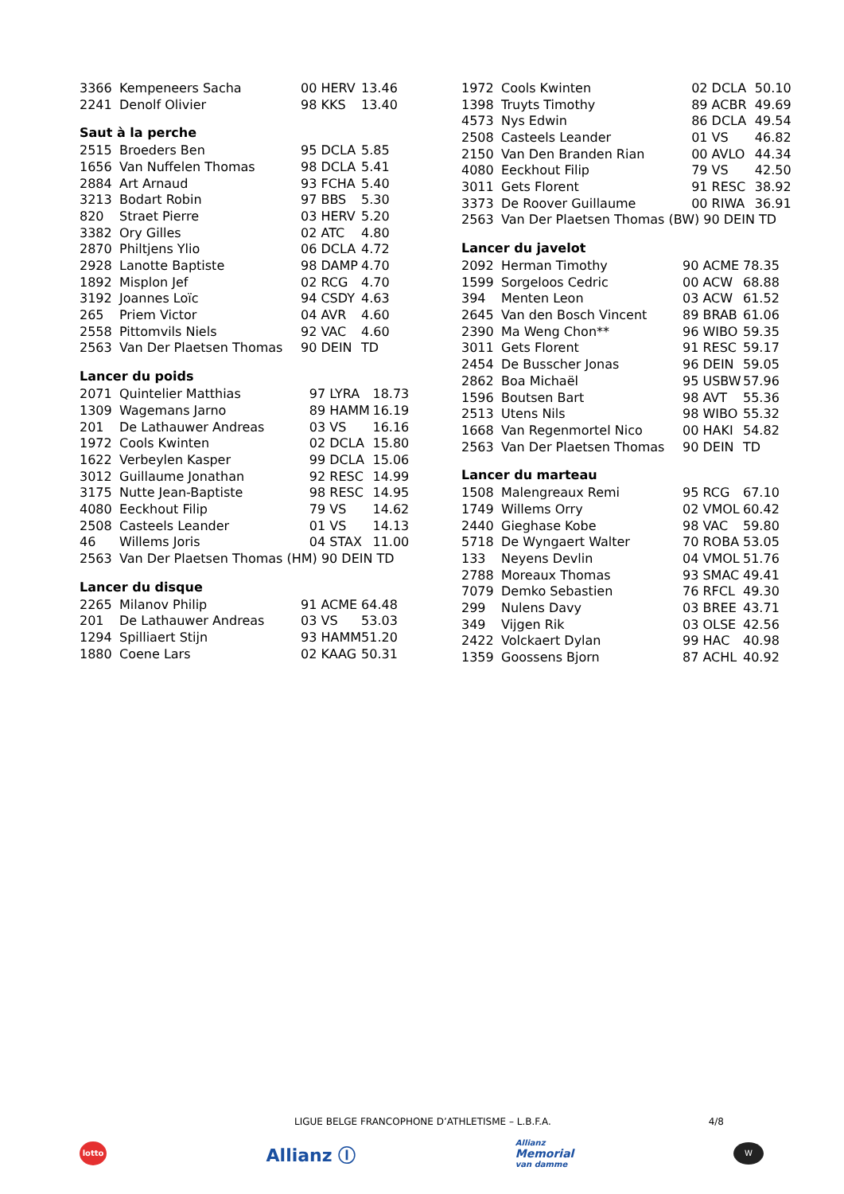| 3366 | Kempeneers Sacha | 00 HERV | 13.46 |
| 2241 | Denolf Olivier | 98 KKS | 13.40 |
Saut à la perche
| 2515 | Broeders Ben | 95 DCLA | 5.85 |
| 1656 | Van Nuffelen Thomas | 98 DCLA | 5.41 |
| 2884 | Art Arnaud | 93 FCHA | 5.40 |
| 3213 | Bodart Robin | 97 BBS | 5.30 |
| 820 | Straet Pierre | 03 HERV | 5.20 |
| 3382 | Ory Gilles | 02 ATC | 4.80 |
| 2870 | Philtjens Ylio | 06 DCLA | 4.72 |
| 2928 | Lanotte Baptiste | 98 DAMP | 4.70 |
| 1892 | Misplon Jef | 02 RCG | 4.70 |
| 3192 | Joannes Loïc | 94 CSDY | 4.63 |
| 265 | Priem Victor | 04 AVR | 4.60 |
| 2558 | Pittomvils Niels | 92 VAC | 4.60 |
| 2563 | Van Der Plaetsen Thomas | 90 DEIN | TD |
Lancer du poids
| 2071 | Quintelier Matthias | 97 LYRA | 18.73 |
| 1309 | Wagemans Jarno | 89 HAMM | 16.19 |
| 201 | De Lathauwer Andreas | 03 VS | 16.16 |
| 1972 | Cools Kwinten | 02 DCLA | 15.80 |
| 1622 | Verbeylen Kasper | 99 DCLA | 15.06 |
| 3012 | Guillaume Jonathan | 92 RESC | 14.99 |
| 3175 | Nutte Jean-Baptiste | 98 RESC | 14.95 |
| 4080 | Eeckhout Filip | 79 VS | 14.62 |
| 2508 | Casteels Leander | 01 VS | 14.13 |
| 46 | Willems Joris | 04 STAX | 11.00 |
| 2563 | Van Der Plaetsen Thomas (HM) 90 DEIN | | TD |
Lancer du disque
| 2265 | Milanov Philip | 91 ACME | 64.48 |
| 201 | De Lathauwer Andreas | 03 VS | 53.03 |
| 1294 | Spilliaert Stijn | 93 HAMM | 51.20 |
| 1880 | Coene Lars | 02 KAAG | 50.31 |
| 1972 | Cools Kwinten | 02 DCLA | 50.10 |
| 1398 | Truyts Timothy | 89 ACBR | 49.69 |
| 4573 | Nys Edwin | 86 DCLA | 49.54 |
| 2508 | Casteels Leander | 01 VS | 46.82 |
| 2150 | Van Den Branden Rian | 00 AVLO | 44.34 |
| 4080 | Eeckhout Filip | 79 VS | 42.50 |
| 3011 | Gets Florent | 91 RESC | 38.92 |
| 3373 | De Roover Guillaume | 00 RIWA | 36.91 |
| 2563 | Van Der Plaetsen Thomas (BW) 90 DEIN | | TD |
Lancer du javelot
| 2092 | Herman Timothy | 90 ACME | 78.35 |
| 1599 | Sorgeloos Cedric | 00 ACW | 68.88 |
| 394 | Menten Leon | 03 ACW | 61.52 |
| 2645 | Van den Bosch Vincent | 89 BRAB | 61.06 |
| 2390 | Ma Weng Chon** | 96 WIBO | 59.35 |
| 3011 | Gets Florent | 91 RESC | 59.17 |
| 2454 | De Busscher Jonas | 96 DEIN | 59.05 |
| 2862 | Boa Michaël | 95 USBW | 57.96 |
| 1596 | Boutsen Bart | 98 AVT | 55.36 |
| 2513 | Utens Nils | 98 WIBO | 55.32 |
| 1668 | Van Regenmortel Nico | 00 HAKI | 54.82 |
| 2563 | Van Der Plaetsen Thomas | 90 DEIN | TD |
Lancer du marteau
| 1508 | Malengreaux Remi | 95 RCG | 67.10 |
| 1749 | Willems Orry | 02 VMOL | 60.42 |
| 2440 | Gieghase Kobe | 98 VAC | 59.80 |
| 5718 | De Wyngaert Walter | 70 ROBA | 53.05 |
| 133 | Neyens Devlin | 04 VMOL | 51.76 |
| 2788 | Moreaux Thomas | 93 SMAC | 49.41 |
| 7079 | Demko Sebastien | 76 RFCL | 49.30 |
| 299 | Nulens Davy | 03 BREE | 43.71 |
| 349 | Vijgen Rik | 03 OLSE | 42.56 |
| 2422 | Volckaert Dylan | 99 HAC | 40.98 |
| 1359 | Goossens Bjorn | 87 ACHL | 40.92 |
LIGUE BELGE FRANCOPHONE D’ATHLETISME – L.B.F.A. 4/8
lotto
Allianz Ⓘ
Allianz
Memorial
van damme
W